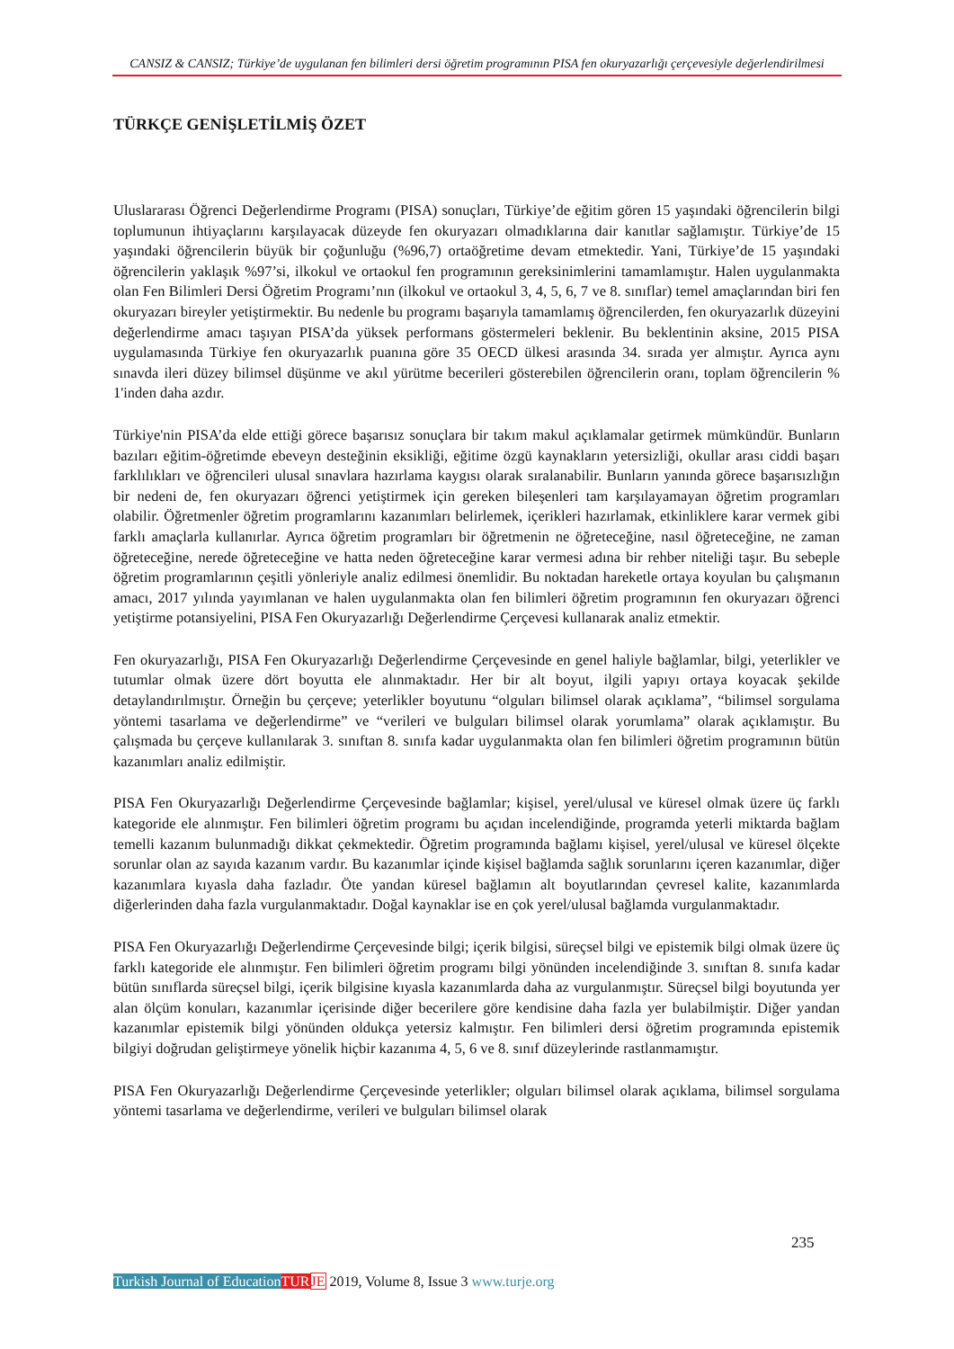CANSIZ & CANSIZ; Türkiye’de uygulanan fen bilimleri dersi öğretim programının PISA fen okuryazarlığı çerçevesiyle değerlendirilmesi
TÜRKÇE GENİŞLETİLMİŞ ÖZET
Uluslararası Öğrenci Değerlendirme Programı (PISA) sonuçları, Türkiye’de eğitim gören 15 yaşındaki öğrencilerin bilgi toplumunun ihtiyaçlarını karşılayacak düzeyde fen okuryazarı olmadıklarına dair kanıtlar sağlamıştır. Türkiye’de 15 yaşındaki öğrencilerin büyük bir çoğunluğu (%96,7) ortaöğretime devam etmektedir. Yani, Türkiye’de 15 yaşındaki öğrencilerin yaklaşık %97’si, ilkokul ve ortaokul fen programının gereksinimlerini tamamlamıştır. Halen uygulanmakta olan Fen Bilimleri Dersi Öğretim Programı’nın (ilkokul ve ortaokul 3, 4, 5, 6, 7 ve 8. sınıflar) temel amaçlarından biri fen okuryazarı bireyler yetiştirmektir. Bu nedenle bu programı başarıyla tamamlamış öğrencilerden, fen okuryazarlık düzeyini değerlendirme amacı taşıyan PISA’da yüksek performans göstermeleri beklenir. Bu beklentinin aksine, 2015 PISA uygulamasında Türkiye fen okuryazarlık puanına göre 35 OECD ülkesi arasında 34. sırada yer almıştır. Ayrıca aynı sınavda ileri düzey bilimsel düşünme ve akıl yürütme becerileri gösterebilen öğrencilerin oranı, toplam öğrencilerin % 1'inden daha azdır.
Türkiye'nin PISA’da elde ettiği görece başarısız sonuçlara bir takım makul açıklamalar getirmek mümkündür. Bunların bazıları eğitim-öğretimde ebeveyn desteğinin eksikliği, eğitime özgü kaynakların yetersizliği, okullar arası ciddi başarı farklılıkları ve öğrencileri ulusal sınavlara hazırlama kaygısı olarak sıralanabilir. Bunların yanında görece başarısızlığın bir nedeni de, fen okuryazarı öğrenci yetiştirmek için gereken bileşenleri tam karşılayamayan öğretim programları olabilir. Öğretmenler öğretim programlarını kazanımları belirlemek, içerikleri hazırlamak, etkinliklere karar vermek gibi farklı amaçlarla kullanırlar. Ayrıca öğretim programları bir öğretmenin ne öğreteceğine, nasıl öğreteceğine, ne zaman öğreteceğine, nerede öğreteceğine ve hatta neden öğreteceğine karar vermesi adına bir rehber niteliği taşır. Bu sebeple öğretim programlarının çeşitli yönleriyle analiz edilmesi önemlidir. Bu noktadan hareketle ortaya koyulan bu çalışmanın amacı, 2017 yılında yayımlanan ve halen uygulanmakta olan fen bilimleri öğretim programının fen okuryazarı öğrenci yetiştirme potansiyelini, PISA Fen Okuryazarlığı Değerlendirme Çerçevesi kullanarak analiz etmektir.
Fen okuryazarlığı, PISA Fen Okuryazarlığı Değerlendirme Çerçevesinde en genel haliyle bağlamlar, bilgi, yeterlikler ve tutumlar olmak üzere dört boyutta ele alınmaktadır. Her bir alt boyut, ilgili yapıyı ortaya koyacak şekilde detaylandırılmıştır. Örneğin bu çerçeve; yeterlikler boyutunu “olguları bilimsel olarak açıklama”, “bilimsel sorgulama yöntemi tasarlama ve değerlendirme” ve “verileri ve bulguları bilimsel olarak yorumlama” olarak açıklamıştır. Bu çalışmada bu çerçeve kullanılarak 3. sınıftan 8. sınıfa kadar uygulanmakta olan fen bilimleri öğretim programının bütün kazanımları analiz edilmiştir.
PISA Fen Okuryazarlığı Değerlendirme Çerçevesinde bağlamlar; kişisel, yerel/ulusal ve küresel olmak üzere üç farklı kategoride ele alınmıştır. Fen bilimleri öğretim programı bu açıdan incelendiğinde, programda yeterli miktarda bağlam temelli kazanım bulunmadığı dikkat çekmektedir. Öğretim programında bağlamı kişisel, yerel/ulusal ve küresel ölçekte sorunlar olan az sayıda kazanım vardır. Bu kazanımlar içinde kişisel bağlamda sağlık sorunlarını içeren kazanımlar, diğer kazanımlara kıyasla daha fazladır. Öte yandan küresel bağlamın alt boyutlarından çevresel kalite, kazanımlarda diğerlerinden daha fazla vurgulanmaktadır. Doğal kaynaklar ise en çok yerel/ulusal bağlamda vurgulanmaktadır.
PISA Fen Okuryazarlığı Değerlendirme Çerçevesinde bilgi; içerik bilgisi, süreçsel bilgi ve epistemik bilgi olmak üzere üç farklı kategoride ele alınmıştır. Fen bilimleri öğretim programı bilgi yönünden incelendiğinde 3. sınıftan 8. sınıfa kadar bütün sınıflarda süreçsel bilgi, içerik bilgisine kıyasla kazanımlarda daha az vurgulanmıştır. Süreçsel bilgi boyutunda yer alan ölçüm konuları, kazanımlar içerisinde diğer becerilere göre kendisine daha fazla yer bulabilmiştir. Diğer yandan kazanımlar epistemik bilgi yönünden oldukça yetersiz kalmıştır. Fen bilimleri dersi öğretim programında epistemik bilgiyi doğrudan geliştirmeye yönelik hiçbir kazanıma 4, 5, 6 ve 8. sınıf düzeylerinde rastlanmamıştır.
PISA Fen Okuryazarlığı Değerlendirme Çerçevesinde yeterlikler; olguları bilimsel olarak açıklama, bilimsel sorgulama yöntemi tasarlama ve değerlendirme, verileri ve bulguları bilimsel olarak
235
Turkish Journal of Education TUR JE 2019, Volume 8, Issue 3 www.turje.org